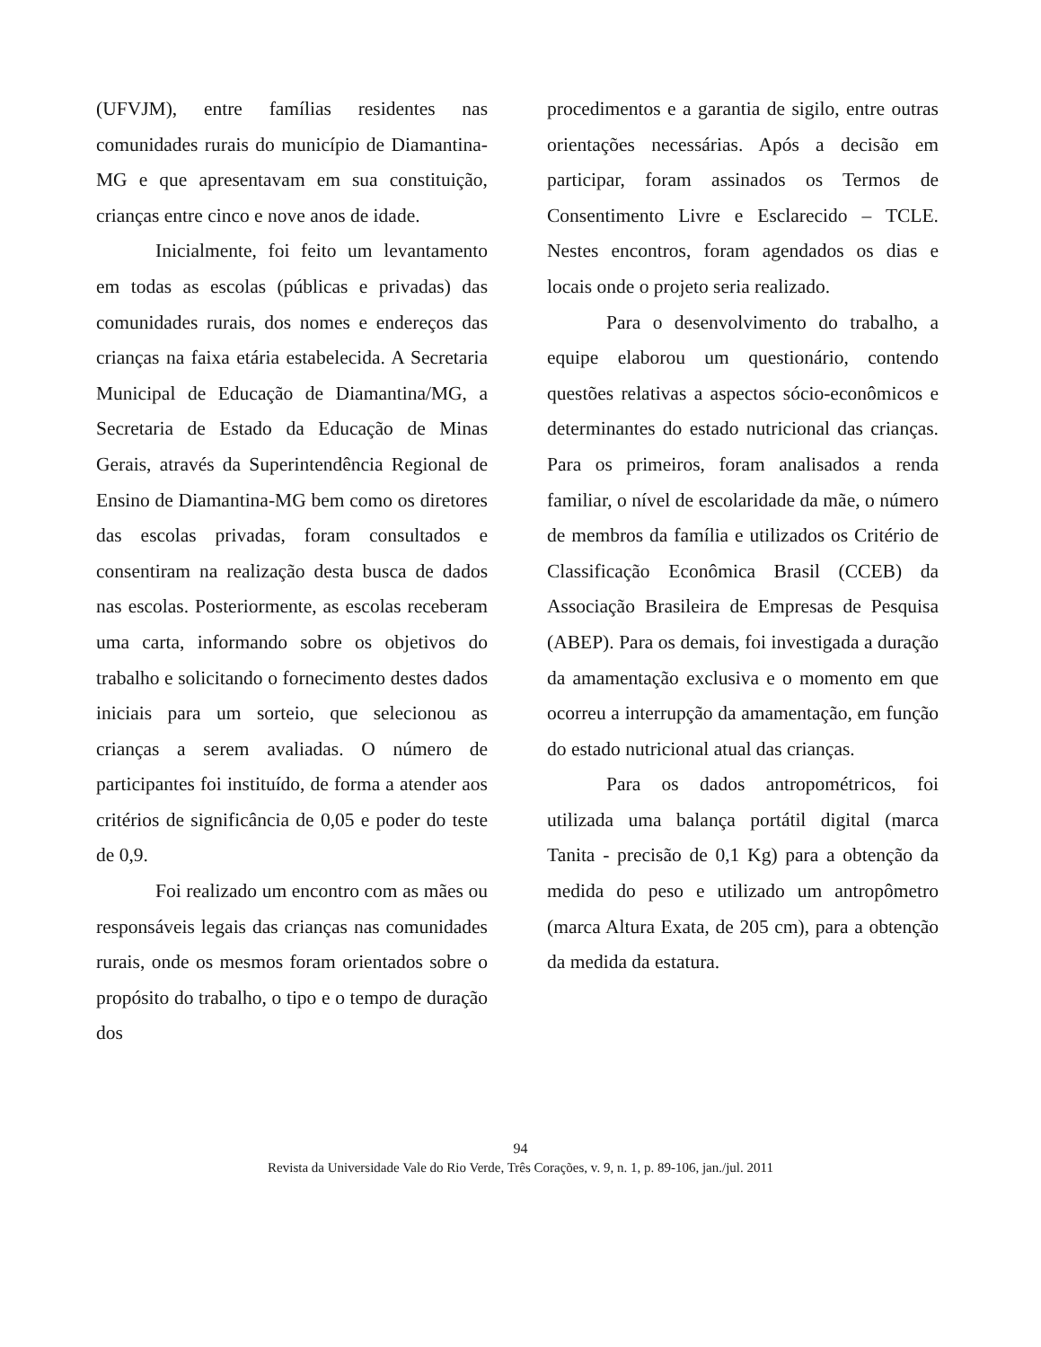(UFVJM), entre famílias residentes nas comunidades rurais do município de Diamantina-MG e que apresentavam em sua constituição, crianças entre cinco e nove anos de idade.
Inicialmente, foi feito um levantamento em todas as escolas (públicas e privadas) das comunidades rurais, dos nomes e endereços das crianças na faixa etária estabelecida. A Secretaria Municipal de Educação de Diamantina/MG, a Secretaria de Estado da Educação de Minas Gerais, através da Superintendência Regional de Ensino de Diamantina-MG bem como os diretores das escolas privadas, foram consultados e consentiram na realização desta busca de dados nas escolas. Posteriormente, as escolas receberam uma carta, informando sobre os objetivos do trabalho e solicitando o fornecimento destes dados iniciais para um sorteio, que selecionou as crianças a serem avaliadas. O número de participantes foi instituído, de forma a atender aos critérios de significância de 0,05 e poder do teste de 0,9.
Foi realizado um encontro com as mães ou responsáveis legais das crianças nas comunidades rurais, onde os mesmos foram orientados sobre o propósito do trabalho, o tipo e o tempo de duração dos
procedimentos e a garantia de sigilo, entre outras orientações necessárias. Após a decisão em participar, foram assinados os Termos de Consentimento Livre e Esclarecido – TCLE. Nestes encontros, foram agendados os dias e locais onde o projeto seria realizado.
Para o desenvolvimento do trabalho, a equipe elaborou um questionário, contendo questões relativas a aspectos sócio-econômicos e determinantes do estado nutricional das crianças. Para os primeiros, foram analisados a renda familiar, o nível de escolaridade da mãe, o número de membros da família e utilizados os Critério de Classificação Econômica Brasil (CCEB) da Associação Brasileira de Empresas de Pesquisa (ABEP). Para os demais, foi investigada a duração da amamentação exclusiva e o momento em que ocorreu a interrupção da amamentação, em função do estado nutricional atual das crianças.
Para os dados antropométricos, foi utilizada uma balança portátil digital (marca Tanita - precisão de 0,1 Kg) para a obtenção da medida do peso e utilizado um antropômetro (marca Altura Exata, de 205 cm), para a obtenção da medida da estatura.
94
Revista da Universidade Vale do Rio Verde, Três Corações, v. 9, n. 1, p. 89-106, jan./jul. 2011